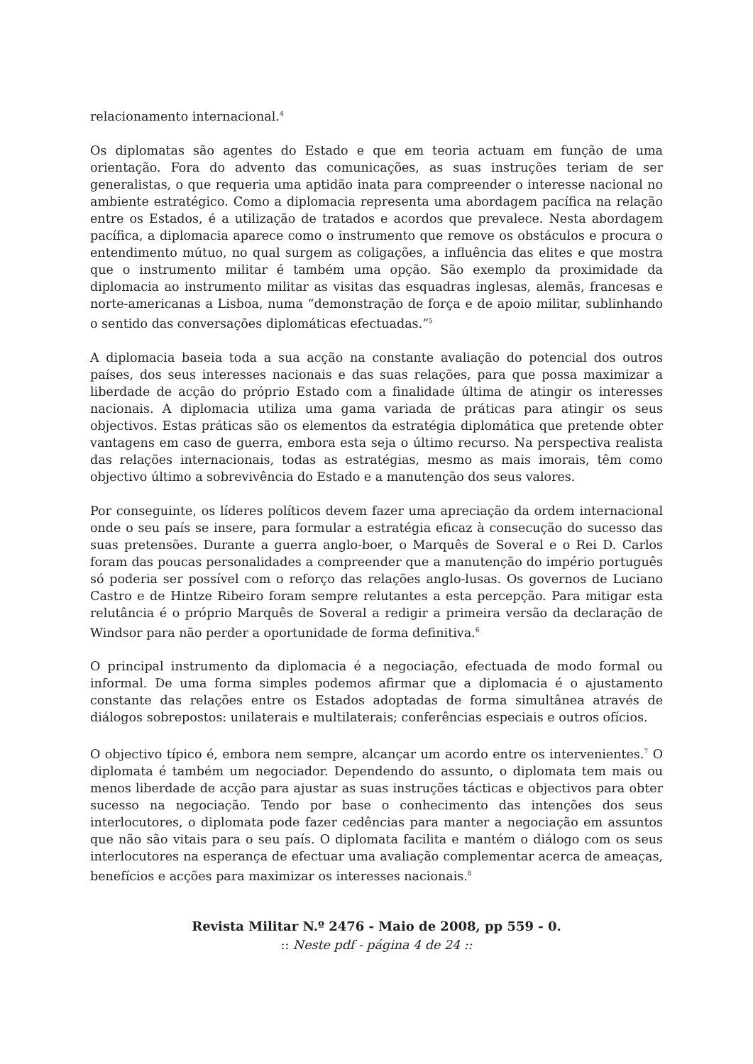relacionamento internacional.<sup>4</sup>
Os diplomatas são agentes do Estado e que em teoria actuam em função de uma orientação. Fora do advento das comunicações, as suas instruções teriam de ser generalistas, o que requeria uma aptidão inata para compreender o interesse nacional no ambiente estratégico. Como a diplomacia representa uma abordagem pacífica na relação entre os Estados, é a utilização de tratados e acordos que prevalece. Nesta abordagem pacífica, a diplomacia aparece como o instrumento que remove os obstáculos e procura o entendimento mútuo, no qual surgem as coligações, a influência das elites e que mostra que o instrumento militar é também uma opção. São exemplo da proximidade da diplomacia ao instrumento militar as visitas das esquadras inglesas, alemãs, francesas e norte-americanas a Lisboa, numa “demonstração de força e de apoio militar, sublinhando o sentido das conversações diplomáticas efectuadas.”<sup>5</sup>
A diplomacia baseia toda a sua acção na constante avaliação do potencial dos outros países, dos seus interesses nacionais e das suas relações, para que possa maximizar a liberdade de acção do próprio Estado com a finalidade última de atingir os interesses nacionais. A diplomacia utiliza uma gama variada de práticas para atingir os seus objectivos. Estas práticas são os elementos da estratégia diplomática que pretende obter vantagens em caso de guerra, embora esta seja o último recurso. Na perspectiva realista das relações internacionais, todas as estratégias, mesmo as mais imorais, têm como objectivo último a sobrevivência do Estado e a manutenção dos seus valores.
Por conseguinte, os líderes políticos devem fazer uma apreciação da ordem internacional onde o seu país se insere, para formular a estratégia eficaz à consecução do sucesso das suas pretensões. Durante a guerra anglo-boer, o Marquês de Soveral e o Rei D. Carlos foram das poucas personalidades a compreender que a manutenção do império português só poderia ser possível com o reforço das relações anglo-lusas. Os governos de Luciano Castro e de Hintze Ribeiro foram sempre relutantes a esta percepção. Para mitigar esta relutância é o próprio Marquês de Soveral a redigir a primeira versão da declaração de Windsor para não perder a oportunidade de forma definitiva.<sup>6</sup>
O principal instrumento da diplomacia é a negociação, efectuada de modo formal ou informal. De uma forma simples podemos afirmar que a diplomacia é o ajustamento constante das relações entre os Estados adoptadas de forma simultânea através de diálogos sobrepostos: unilaterais e multilaterais; conferências especiais e outros ofícios.
O objectivo típico é, embora nem sempre, alcançar um acordo entre os intervenientes.<sup>7</sup> O diplomata é também um negociador. Dependendo do assunto, o diplomata tem mais ou menos liberdade de acção para ajustar as suas instruções tácticas e objectivos para obter sucesso na negociação. Tendo por base o conhecimento das intenções dos seus interlocutores, o diplomata pode fazer cedências para manter a negociação em assuntos que não são vitais para o seu país. O diplomata facilita e mantém o diálogo com os seus interlocutores na esperança de efectuar uma avaliação complementar acerca de ameaças, benefícios e acções para maximizar os interesses nacionais.<sup>8</sup>
Revista Militar N.º 2476 - Maio de 2008, pp 559 - 0.
:: Neste pdf - página 4 de 24 ::